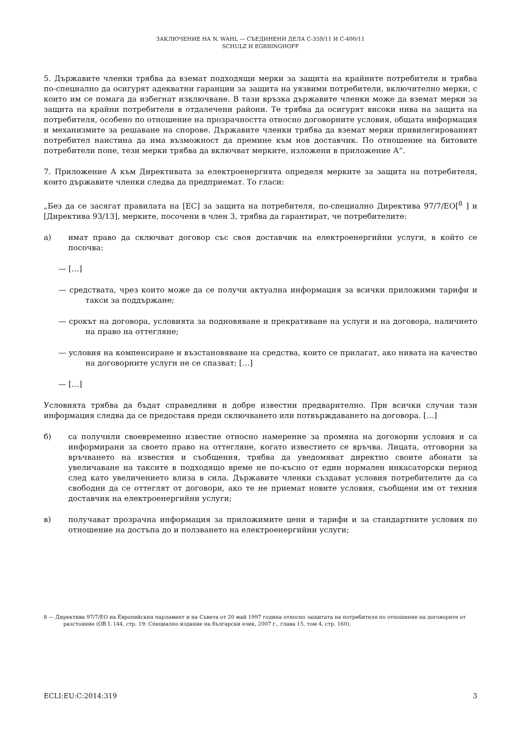ЗАКЛЮЧЕНИЕ НА N. WAHL — СЪЕДИНЕНИ ДЕЛА C-359/11 И C-400/11
SCHULZ И EGBRINGHOFF
5. Държавите членки трябва да вземат подходящи мерки за защита на крайните потребители и трябва по-специално да осигурят адекватни гаранции за защита на уязвими потребители, включително мерки, с които им се помага да избегнат изключване. В тази връзка държавите членки може да вземат мерки за защита на крайни потребители в отдалечени райони. Те трябва да осигурят високи нива на защита на потребителя, особено по отношение на прозрачността относно договорните условия, общата информация и механизмите за решаване на спорове. Държавите членки трябва да вземат мерки привилегированият потребител наистина да има възможност да премине към нов доставчик. По отношение на битовите потребители поне, тези мерки трябва да включват мерките, изложени в приложение А“.
7. Приложение А към Директивата за електроенергията определя мерките за защита на потребителя, които държавите членки следва да предприемат. То гласи:
„Без да се засягат правилата на [ЕС] за защита на потребителя, по-специално Директива 97/7/ЕО[<sup>8</sup> ] и [Директива 93/13], мерките, посочени в член 3, трябва да гарантират, че потребителите:
а) имат право да сключват договор със своя доставчик на електроенергийни услуги, в който се посочва:
— […]
— средствата, чрез които може да се получи актуална информация за всички приложими тарифи и такси за поддържане;
— срокът на договора, условията за подновяване и прекратяване на услуги и на договора, наличието на право на оттегляне;
— условия на компенсиране и възстановяване на средства, които се прилагат, ако нивата на качество на договорните услуги не се спазват; […]
— […]
Условията трябва да бъдат справедливи и добре известни предварително. При всички случаи тази информация следва да се предоставя преди сключването или потвърждаването на договора. […]
б) са получили своевременно известие относно намерение за промяна на договорни условия и са информирани за своето право на оттегляне, когато известието се връчва. Лицата, отговорни за връчването на известия и съобщения, трябва да уведомяват директно своите абонати за увеличаване на таксите в подходящо време не по-късно от един нормален инкасаторски период след като увеличението влиза в сила. Държавите членки създават условия потребителите да са свободни да се оттеглят от договори, ако те не приемат новите условия, съобщени им от техния доставчик на електроенергийни услуги;
в) получават прозрачна информация за приложимите цени и тарифи и за стандартните условия по отношение на достъпа до и ползването на електроенергийни услуги;
8 — Директива 97/7/ЕО на Европейския парламент и на Съвета от 20 май 1997 година относно защитата на потребителя по отношение на договорите от разстояние (ОВ L 144, стр. 19; Специално издание на български език, 2007 г., глава 15, том 4, стр. 160).
ECLI:EU:C:2014:319 3